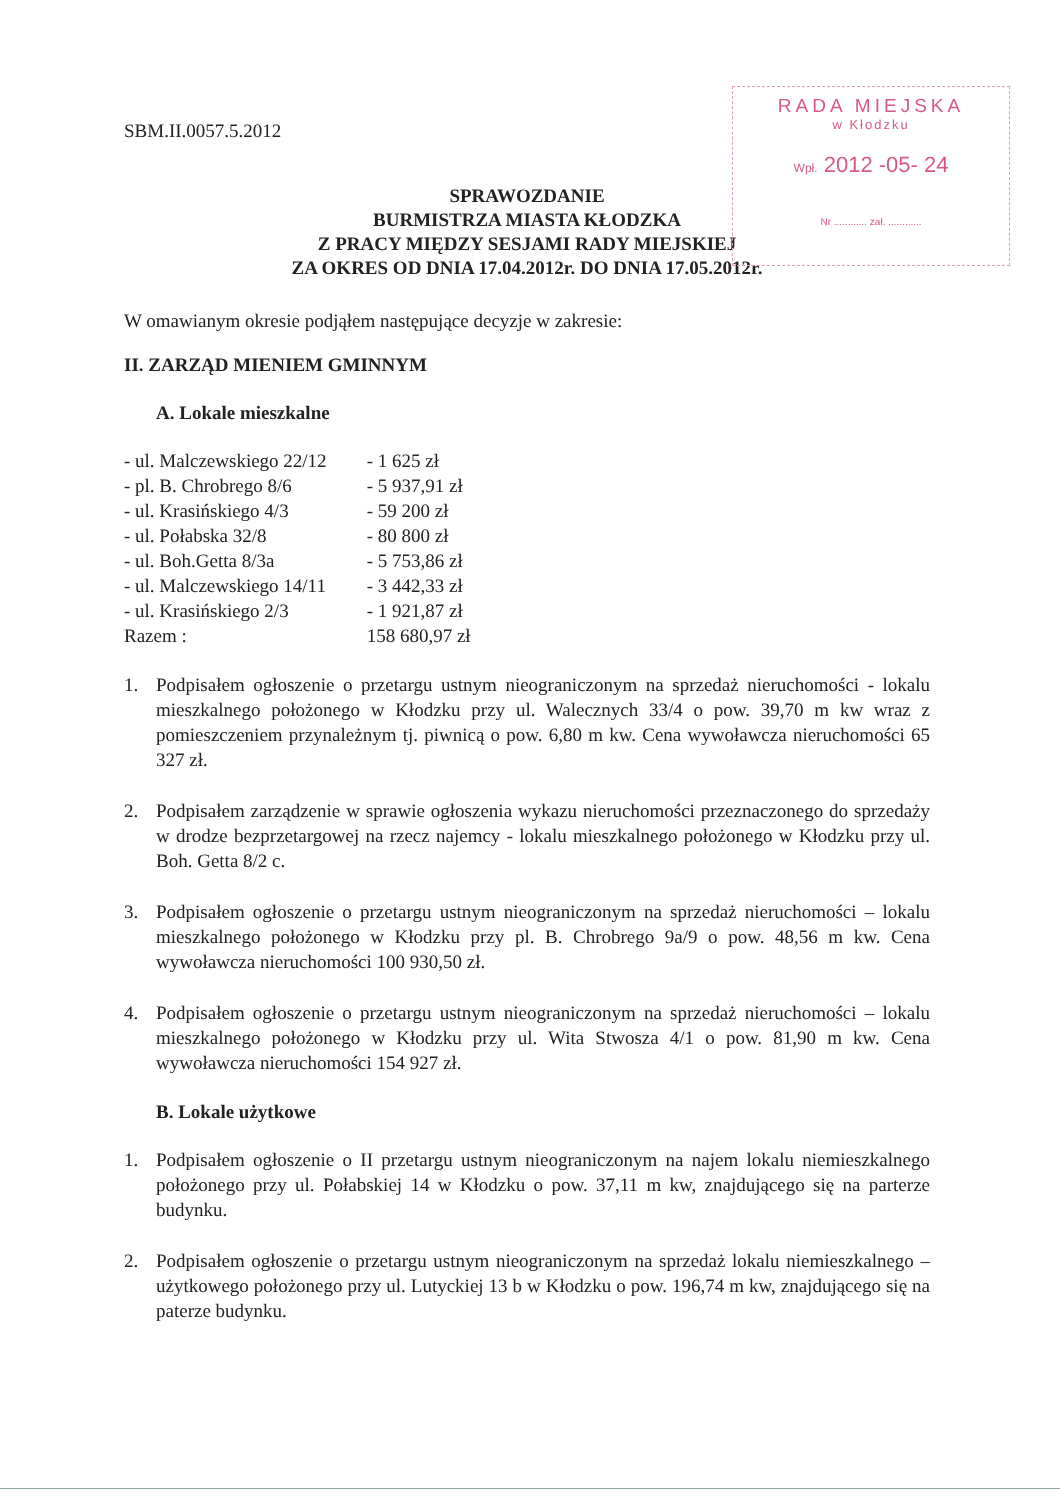RADA MIEJSKA
w Kłodzku
Wpł. 2012 -05- 24
Nr ............ zał. ............
SBM.II.0057.5.2012
SPRAWOZDANIE
BURMISTRZA MIASTA KŁODZKA
Z PRACY MIĘDZY SESJAMI RADY MIEJSKIEJ
ZA OKRES OD DNIA 17.04.2012r. DO DNIA 17.05.2012r.
W omawianym okresie podjąłem następujące decyzje w zakresie:
II. ZARZĄD MIENIEM GMINNYM
A. Lokale mieszkalne
| - ul. Malczewskiego 22/12 | - 1 625 zł |
| - pl. B. Chrobrego 8/6 | - 5 937,91 zł |
| - ul. Krasińskiego 4/3 | - 59 200 zł |
| - ul. Połabska 32/8 | - 80 800 zł |
| - ul. Boh.Getta 8/3a | - 5 753,86 zł |
| - ul. Malczewskiego 14/11 | - 3 442,33 zł |
| - ul. Krasińskiego 2/3 | - 1 921,87 zł |
| Razem : | 158 680,97 zł |
1. Podpisałem ogłoszenie o przetargu ustnym nieograniczonym na sprzedaż nieruchomości - lokalu mieszkalnego położonego w Kłodzku przy ul. Walecznych 33/4 o pow. 39,70 m kw wraz z pomieszczeniem przynależnym tj. piwnicą o pow. 6,80 m kw. Cena wywoławcza nieruchomości 65 327 zł.
2. Podpisałem zarządzenie w sprawie ogłoszenia wykazu nieruchomości przeznaczonego do sprzedaży w drodze bezprzetargowej na rzecz najemcy - lokalu mieszkalnego położonego w Kłodzku przy ul. Boh. Getta 8/2 c.
3. Podpisałem ogłoszenie o przetargu ustnym nieograniczonym na sprzedaż nieruchomości – lokalu mieszkalnego położonego w Kłodzku przy pl. B. Chrobrego 9a/9 o pow. 48,56 m kw. Cena wywoławcza nieruchomości 100 930,50 zł.
4. Podpisałem ogłoszenie o przetargu ustnym nieograniczonym na sprzedaż nieruchomości – lokalu mieszkalnego położonego w Kłodzku przy ul. Wita Stwosza 4/1 o pow. 81,90 m kw. Cena wywoławcza nieruchomości 154 927 zł.
B. Lokale użytkowe
1. Podpisałem ogłoszenie o II przetargu ustnym nieograniczonym na najem lokalu niemieszkalnego położonego przy ul. Połabskiej 14 w Kłodzku o pow. 37,11 m kw, znajdującego się na parterze budynku.
2. Podpisałem ogłoszenie o przetargu ustnym nieograniczonym na sprzedaż lokalu niemieszkalnego – użytkowego położonego przy ul. Lutyckiej 13 b w Kłodzku o pow. 196,74 m kw, znajdującego się na paterze budynku.